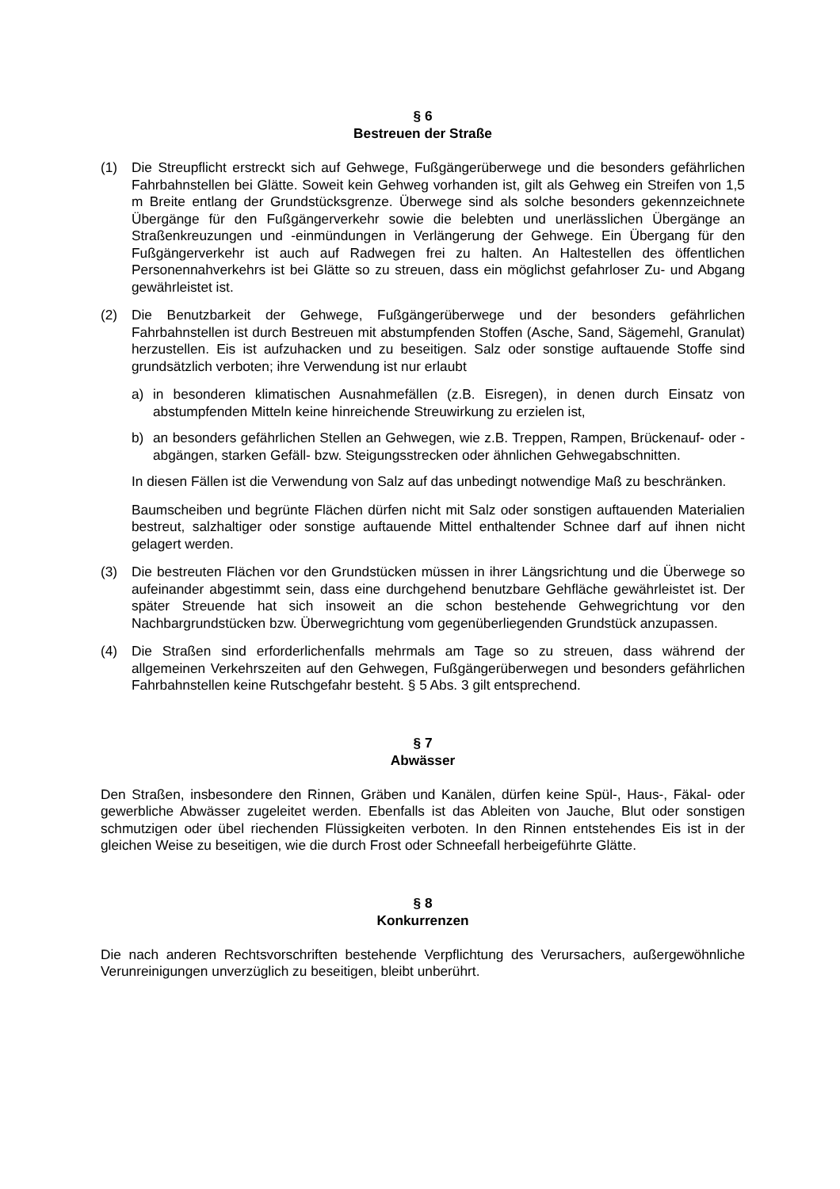§ 6
Bestreuen der Straße
(1) Die Streupflicht erstreckt sich auf Gehwege, Fußgängerüberwege und die besonders gefährlichen Fahrbahnstellen bei Glätte. Soweit kein Gehweg vorhanden ist, gilt als Gehweg ein Streifen von 1,5 m Breite entlang der Grundstücksgrenze. Überwege sind als solche besonders gekennzeichnete Übergänge für den Fußgängerverkehr sowie die belebten und unerlässlichen Übergänge an Straßenkreuzungen und -einmündungen in Verlängerung der Gehwege. Ein Übergang für den Fußgängerverkehr ist auch auf Radwegen frei zu halten. An Haltestellen des öffentlichen Personennahverkehrs ist bei Glätte so zu streuen, dass ein möglichst gefahrloser Zu- und Abgang gewährleistet ist.
(2) Die Benutzbarkeit der Gehwege, Fußgängerüberwege und der besonders gefährlichen Fahrbahnstellen ist durch Bestreuen mit abstumpfenden Stoffen (Asche, Sand, Sägemehl, Granulat) herzustellen. Eis ist aufzuhacken und zu beseitigen. Salz oder sonstige auftauende Stoffe sind grundsätzlich verboten; ihre Verwendung ist nur erlaubt
a) in besonderen klimatischen Ausnahmefällen (z.B. Eisregen), in denen durch Einsatz von abstumpfenden Mitteln keine hinreichende Streuwirkung zu erzielen ist,
b) an besonders gefährlichen Stellen an Gehwegen, wie z.B. Treppen, Rampen, Brückenauf- oder -abgängen, starken Gefäll- bzw. Steigungsstrecken oder ähnlichen Gehwegabschnitten.
In diesen Fällen ist die Verwendung von Salz auf das unbedingt notwendige Maß zu beschränken.
Baumscheiben und begrünte Flächen dürfen nicht mit Salz oder sonstigen auftauenden Materialien bestreut, salzhaltiger oder sonstige auftauende Mittel enthaltender Schnee darf auf ihnen nicht gelagert werden.
(3) Die bestreuten Flächen vor den Grundstücken müssen in ihrer Längsrichtung und die Überwege so aufeinander abgestimmt sein, dass eine durchgehend benutzbare Gehfläche gewährleistet ist. Der später Streuende hat sich insoweit an die schon bestehende Gehwegrichtung vor den Nachbargrundstücken bzw. Überwegrichtung vom gegenüberliegenden Grundstück anzupassen.
(4) Die Straßen sind erforderlichenfalls mehrmals am Tage so zu streuen, dass während der allgemeinen Verkehrszeiten auf den Gehwegen, Fußgängerüberwegen und besonders gefährlichen Fahrbahnstellen keine Rutschgefahr besteht. § 5 Abs. 3 gilt entsprechend.
§ 7
Abwässer
Den Straßen, insbesondere den Rinnen, Gräben und Kanälen, dürfen keine Spül-, Haus-, Fäkal- oder gewerbliche Abwässer zugeleitet werden. Ebenfalls ist das Ableiten von Jauche, Blut oder sonstigen schmutzigen oder übel riechenden Flüssigkeiten verboten. In den Rinnen entstehendes Eis ist in der gleichen Weise zu beseitigen, wie die durch Frost oder Schneefall herbeigeführte Glätte.
§ 8
Konkurrenzen
Die nach anderen Rechtsvorschriften bestehende Verpflichtung des Verursachers, außergewöhnliche Verunreinigungen unverzüglich zu beseitigen, bleibt unberührt.